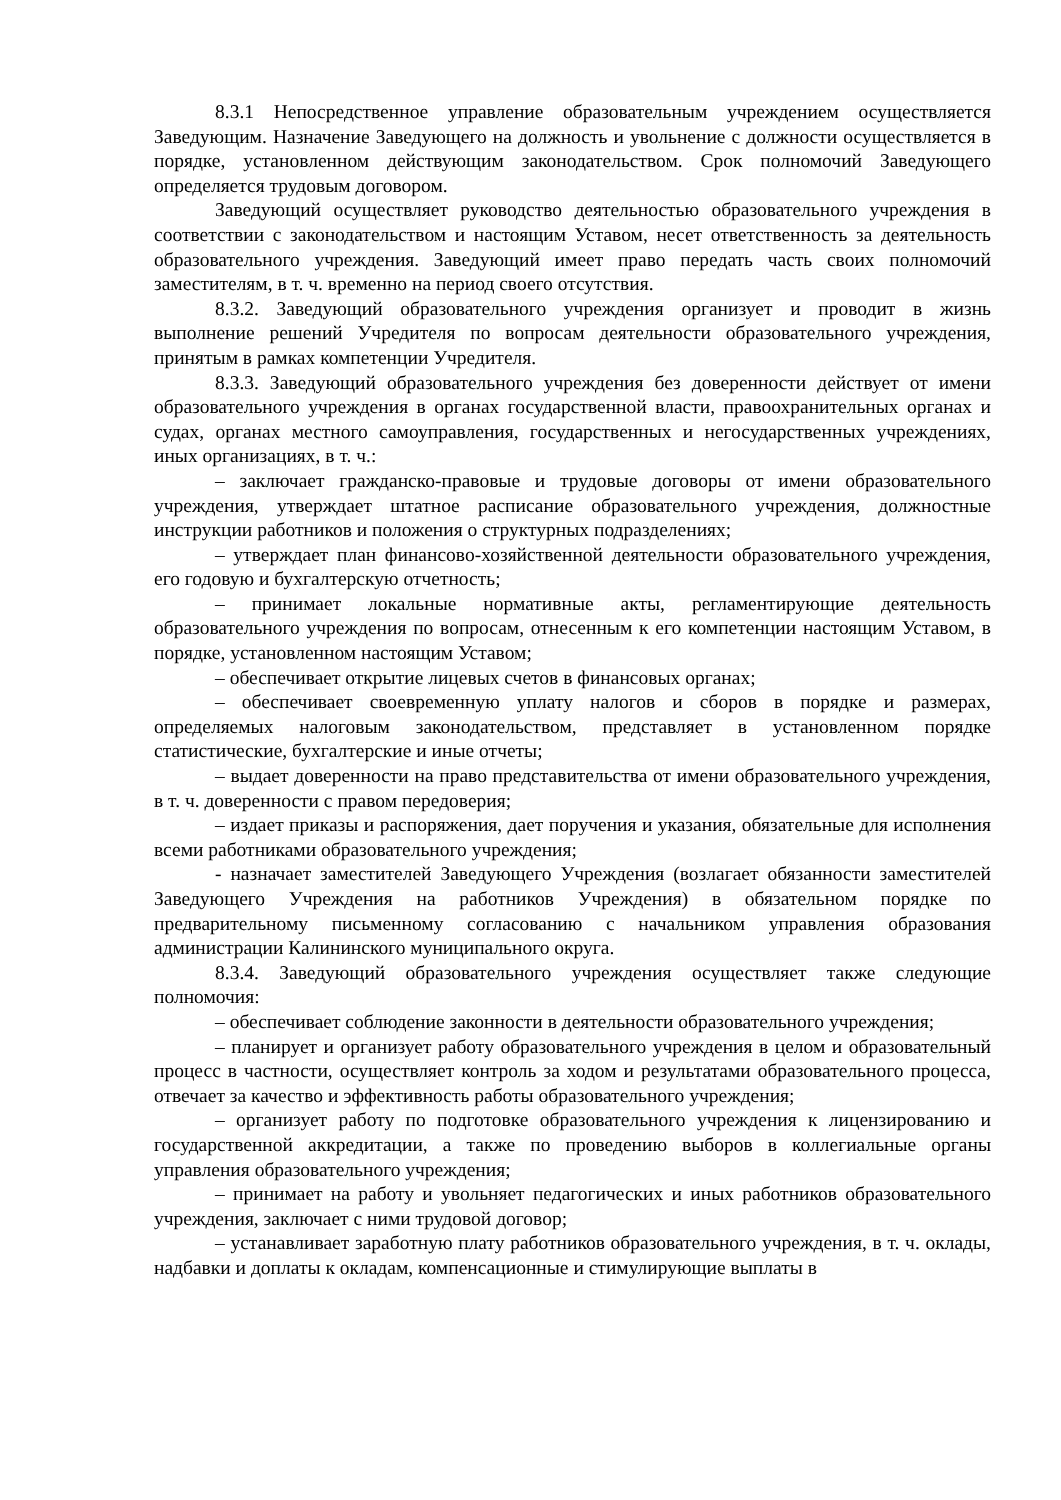8.3.1 Непосредственное управление образовательным учреждением осуществляется Заведующим. Назначение Заведующего на должность и увольнение с должности осуществляется в порядке, установленном действующим законодательством. Срок полномочий Заведующего определяется трудовым договором.
Заведующий осуществляет руководство деятельностью образовательного учреждения в соответствии с законодательством и настоящим Уставом, несет ответственность за деятельность образовательного учреждения. Заведующий имеет право передать часть своих полномочий заместителям, в т. ч. временно на период своего отсутствия.
8.3.2. Заведующий образовательного учреждения организует и проводит в жизнь выполнение решений Учредителя по вопросам деятельности образовательного учреждения, принятым в рамках компетенции Учредителя.
8.3.3. Заведующий образовательного учреждения без доверенности действует от имени образовательного учреждения в органах государственной власти, правоохранительных органах и судах, органах местного самоуправления, государственных и негосударственных учреждениях, иных организациях, в т. ч.:
– заключает гражданско-правовые и трудовые договоры от имени образовательного учреждения, утверждает штатное расписание образовательного учреждения, должностные инструкции работников и положения о структурных подразделениях;
– утверждает план финансово-хозяйственной деятельности образовательного учреждения, его годовую и бухгалтерскую отчетность;
– принимает локальные нормативные акты, регламентирующие деятельность образовательного учреждения по вопросам, отнесенным к его компетенции настоящим Уставом, в порядке, установленном настоящим Уставом;
– обеспечивает открытие лицевых счетов в финансовых органах;
– обеспечивает своевременную уплату налогов и сборов в порядке и размерах, определяемых налоговым законодательством, представляет в установленном порядке статистические, бухгалтерские и иные отчеты;
– выдает доверенности на право представительства от имени образовательного учреждения, в т. ч. доверенности с правом передоверия;
– издает приказы и распоряжения, дает поручения и указания, обязательные для исполнения всеми работниками образовательного учреждения;
- назначает заместителей Заведующего Учреждения (возлагает обязанности заместителей Заведующего Учреждения на работников Учреждения) в обязательном порядке по предварительному письменному согласованию с начальником управления образования администрации Калининского муниципального округа.
8.3.4. Заведующий образовательного учреждения осуществляет также следующие полномочия:
– обеспечивает соблюдение законности в деятельности образовательного учреждения;
– планирует и организует работу образовательного учреждения в целом и образовательный процесс в частности, осуществляет контроль за ходом и результатами образовательного процесса, отвечает за качество и эффективность работы образовательного учреждения;
– организует работу по подготовке образовательного учреждения к лицензированию и государственной аккредитации, а также по проведению выборов в коллегиальные органы управления образовательного учреждения;
– принимает на работу и увольняет педагогических и иных работников образовательного учреждения, заключает с ними трудовой договор;
– устанавливает заработную плату работников образовательного учреждения, в т. ч. оклады, надбавки и доплаты к окладам, компенсационные и стимулирующие выплаты в